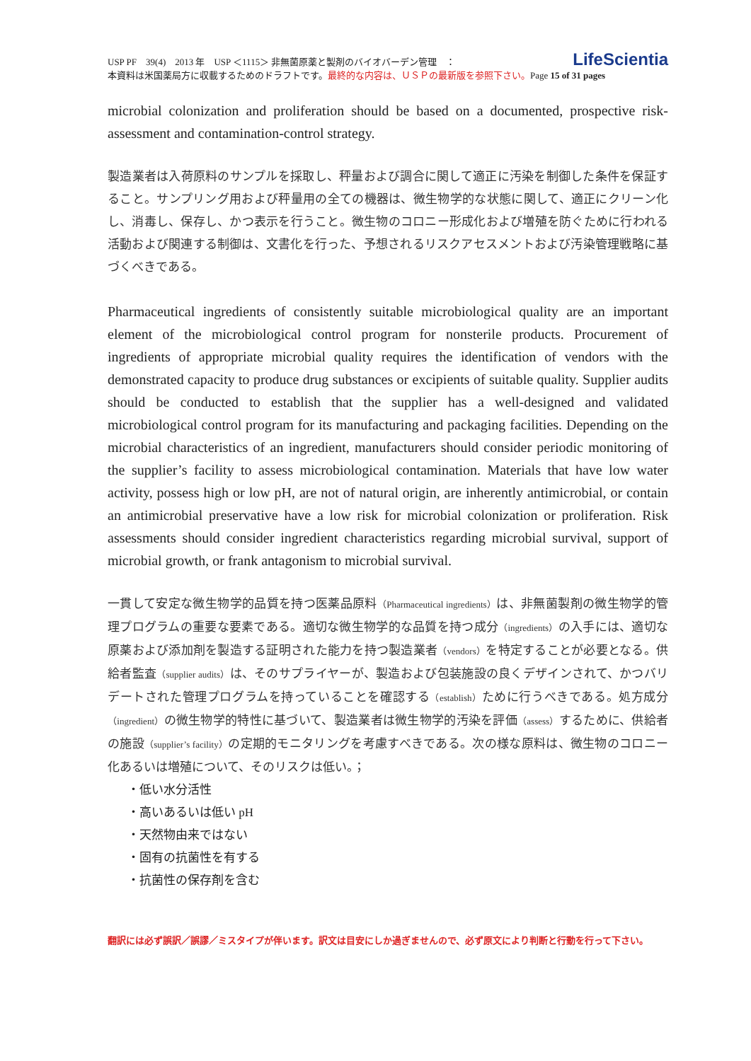LifeScientia
USP PF　39(4)　2013 年　USP ＜1115＞ 非無菌原薬と製剤のバイオバーデン管理　：
本資料は米国薬局方に収載するためのドラフトです。最終的な内容は、ＵＳＰの最新版を参照下さい。Page 15 of 31 pages
microbial colonization and proliferation should be based on a documented, prospective risk-assessment and contamination-control strategy.
製造業者は入荷原料のサンプルを採取し、秤量および調合に関して適正に汚染を制御した条件を保証すること。サンプリング用および秤量用の全ての機器は、微生物学的な状態に関して、適正にクリーン化し、消毒し、保存し、かつ表示を行うこと。微生物のコロニー形成化および増殖を防ぐために行われる活動および関連する制御は、文書化を行った、予想されるリスクアセスメントおよび汚染管理戦略に基づくべきである。
Pharmaceutical ingredients of consistently suitable microbiological quality are an important element of the microbiological control program for nonsterile products. Procurement of ingredients of appropriate microbial quality requires the identification of vendors with the demonstrated capacity to produce drug substances or excipients of suitable quality. Supplier audits should be conducted to establish that the supplier has a well-designed and validated microbiological control program for its manufacturing and packaging facilities. Depending on the microbial characteristics of an ingredient, manufacturers should consider periodic monitoring of the supplier’s facility to assess microbiological contamination. Materials that have low water activity, possess high or low pH, are not of natural origin, are inherently antimicrobial, or contain an antimicrobial preservative have a low risk for microbial colonization or proliferation. Risk assessments should consider ingredient characteristics regarding microbial survival, support of microbial growth, or frank antagonism to microbial survival.
一貫して安定な微生物学的品質を持つ医薬品原料（Pharmaceutical ingredients）は、非無菌製剤の微生物学的管理プログラムの重要な要素である。適切な微生物学的な品質を持つ成分（ingredients）の入手には、適切な原薬および添加剤を製造する証明された能力を持つ製造業者（vendors）を特定することが必要となる。供給者監査（supplier audits）は、そのサプライヤーが、製造および包装施設の良くデザインされて、かつバリデートされた管理プログラムを持っていることを確認する（establish）ために行うべきである。処方成分（ingredient）の微生物学的特性に基づいて、製造業者は微生物学的汚染を評価（assess）するために、供給者の施設（supplier’s facility）の定期的モニタリングを考慮すべきである。次の様な原料は、微生物のコロニー化あるいは増殖について、そのリスクは低い。；
・低い水分活性
・高いあるいは低い pH
・天然物由来ではない
・固有の抗菌性を有する
・抗菌性の保存剤を含む
翻訳には必ず誤訳／誤謬／ミスタイプが伴います。訳文は目安にしか過ぎませんので、必ず原文により判断と行動を行って下さい。